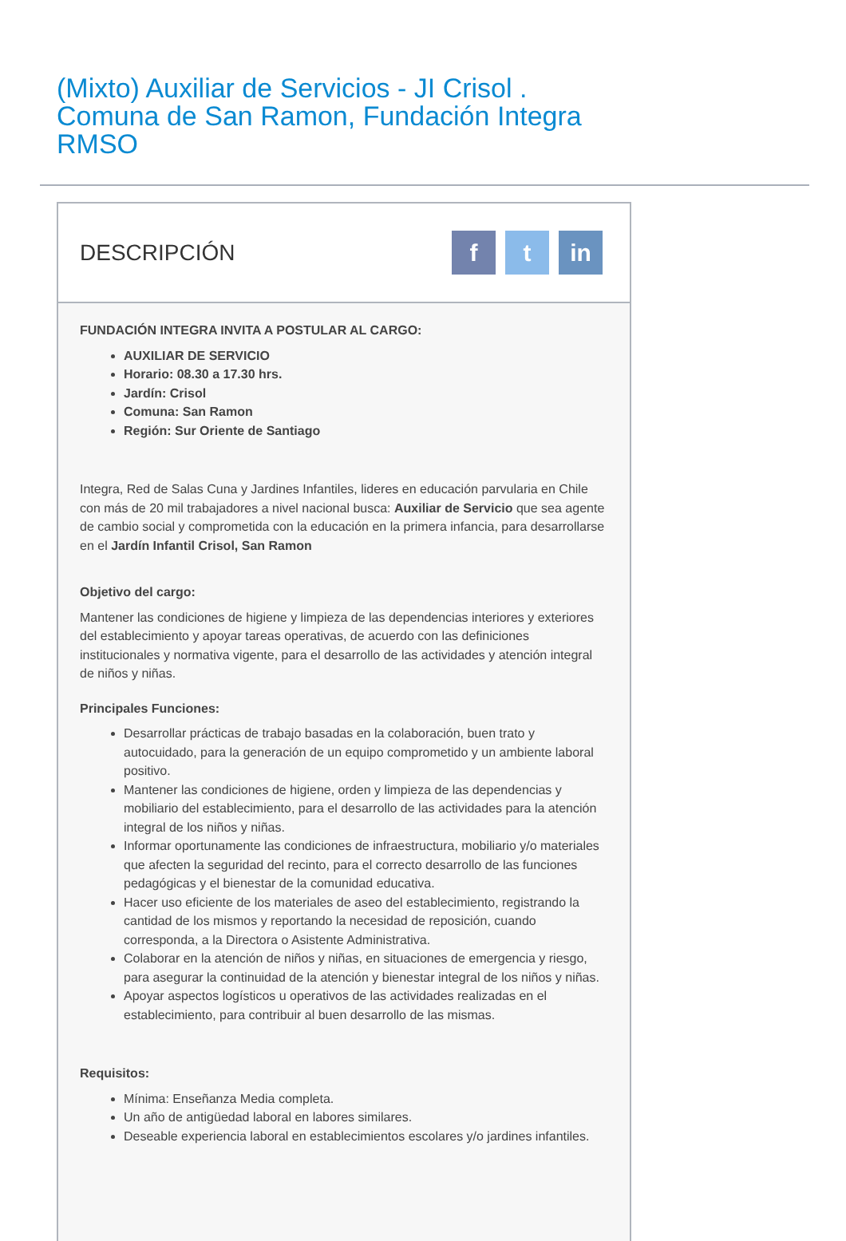(Mixto) Auxiliar de Servicios - JI Crisol . Comuna de San Ramon, Fundación Integra RMSO
DESCRIPCIÓN
ft in
FUNDACIÓN INTEGRA INVITA A POSTULAR AL CARGO:
AUXILIAR DE SERVICIO
Horario: 08.30 a 17.30 hrs.
Jardín: Crisol
Comuna: San Ramon
Región: Sur Oriente de Santiago
Integra, Red de Salas Cuna y Jardines Infantiles, lideres en educación parvularia en Chile con más de 20 mil trabajadores a nivel nacional busca: Auxiliar de Servicio que sea agente de cambio social y comprometida con la educación en la primera infancia, para desarrollarse en el Jardín Infantil Crisol, San Ramon
Objetivo del cargo:
Mantener las condiciones de higiene y limpieza de las dependencias interiores y exteriores del establecimiento y apoyar tareas operativas, de acuerdo con las definiciones institucionales y normativa vigente, para el desarrollo de las actividades y atención integral de niños y niñas.
Principales Funciones:
Desarrollar prácticas de trabajo basadas en la colaboración, buen trato y autocuidado, para la generación de un equipo comprometido y un ambiente laboral positivo.
Mantener las condiciones de higiene, orden y limpieza de las dependencias y mobiliario del establecimiento, para el desarrollo de las actividades para la atención integral de los niños y niñas.
Informar oportunamente las condiciones de infraestructura, mobiliario y/o materiales que afecten la seguridad del recinto, para el correcto desarrollo de las funciones pedagógicas y el bienestar de la comunidad educativa.
Hacer uso eficiente de los materiales de aseo del establecimiento, registrando la cantidad de los mismos y reportando la necesidad de reposición, cuando corresponda, a la Directora o Asistente Administrativa.
Colaborar en la atención de niños y niñas, en situaciones de emergencia y riesgo, para asegurar la continuidad de la atención y bienestar integral de los niños y niñas.
Apoyar aspectos logísticos u operativos de las actividades realizadas en el establecimiento, para contribuir al buen desarrollo de las mismas.
Requisitos:
Mínima: Enseñanza Media completa.
Un año de antigüedad laboral en labores similares.
Deseable experiencia laboral en establecimientos escolares y/o jardines infantiles.